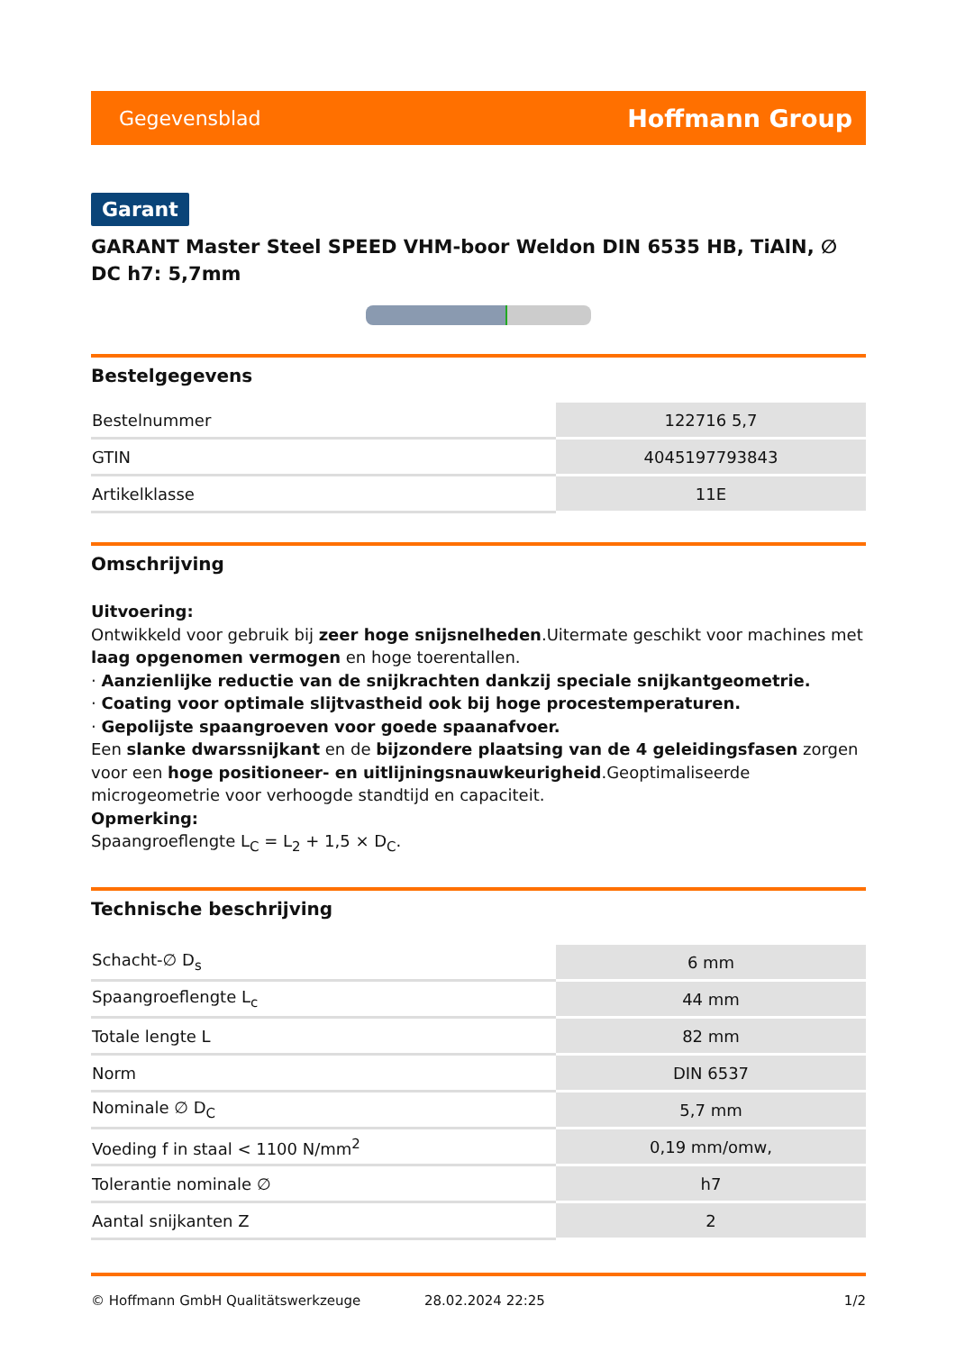Gegevensblad Hoffmann Group
Garant
GARANT Master Steel SPEED VHM-boor Weldon DIN 6535 HB, TiAlN, ∅ DC h7: 5,7mm
Bestelgegevens
| Bestelnummer | 122716 5,7 |
| GTIN | 4045197793843 |
| Artikelklasse | 11E |
Omschrijving
Uitvoering:
Ontwikkeld voor gebruik bij zeer hoge snijsnelheden.Uitermate geschikt voor machines met laag opgenomen vermogen en hoge toerentallen.
· Aanzienlijke reductie van de snijkrachten dankzij speciale snijkantgeometrie.
· Coating voor optimale slijtvastheid ook bij hoge procestemperaturen.
· Gepolijste spaangroeven voor goede spaanafvoer.
Een slanke dwarssnijkant en de bijzondere plaatsing van de 4 geleidingsfasen zorgen voor een hoge positioneer- en uitlijningsnauwkeurigheid.Geoptimaliseerde microgeometrie voor verhoogde standtijd en capaciteit.
Opmerking:
Spaangroeflengte L<sub>C</sub> = L<sub>2</sub> + 1,5 × D<sub>C</sub>.
Technische beschrijving
| Schacht-∅ D<sub>s</sub> | 6 mm |
| Spaangroeflengte L<sub>c</sub> | 44 mm |
| Totale lengte L | 82 mm |
| Norm | DIN 6537 |
| Nominale ∅ D<sub>C</sub> | 5,7 mm |
| Voeding f in staal < 1100 N/mm<sup>2</sup> | 0,19 mm/omw, |
| Tolerantie nominale ∅ | h7 |
| Aantal snijkanten Z | 2 |
© Hoffmann GmbH Qualitätswerkzeuge 28.02.2024 22:25 1/2